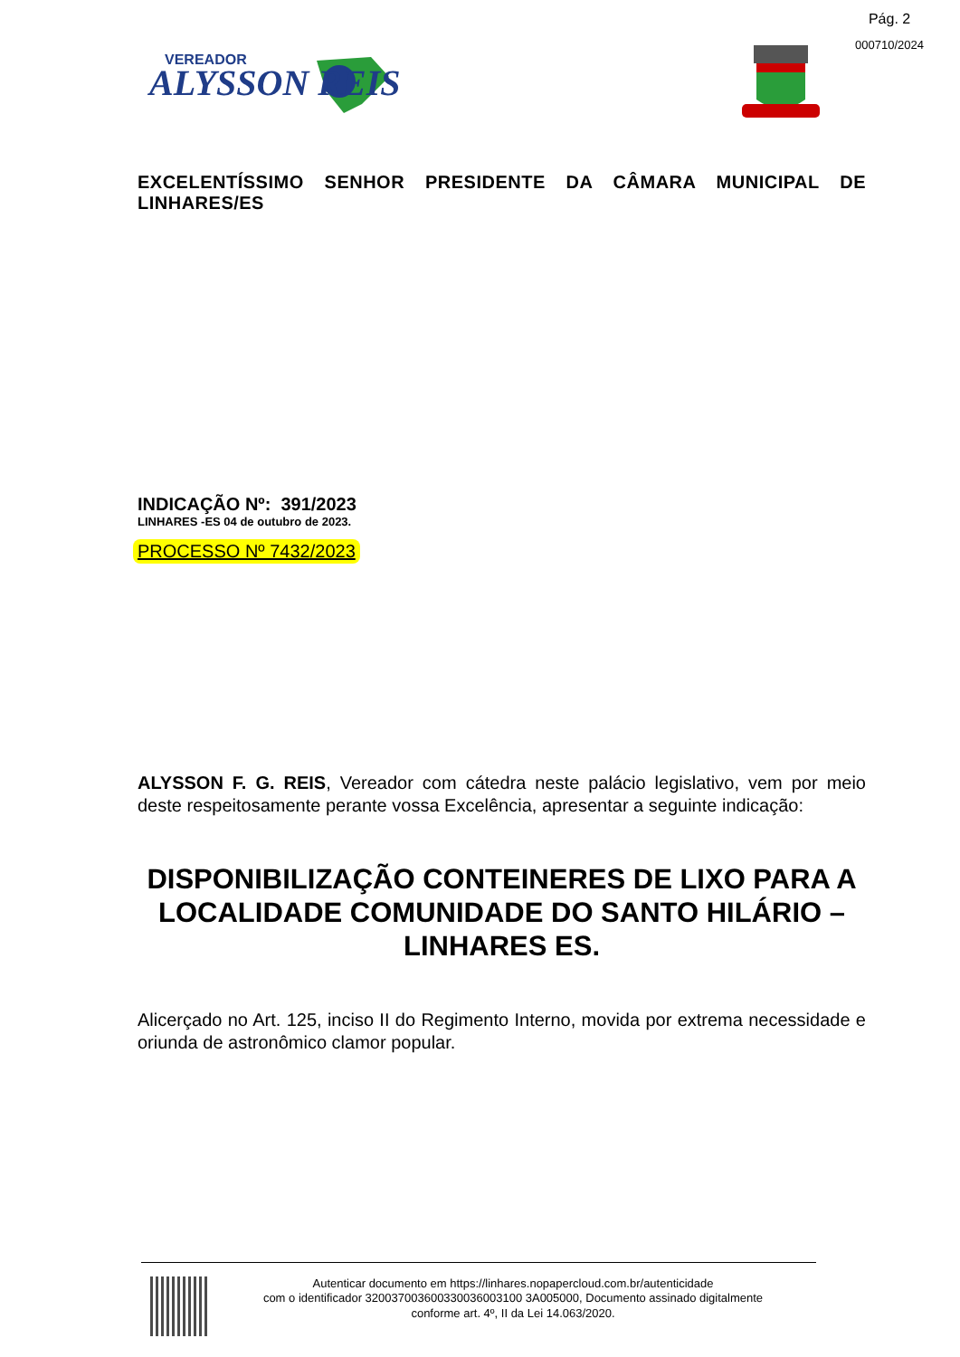Pág. 2
000710/2024
VEREADOR
ALYSSON REIS
EXCELENTÍSSIMO SENHOR PRESIDENTE DA CÂMARA MUNICIPAL DE LINHARES/ES
INDICAÇÃO Nº: 391/2023
LINHARES -ES 04 de outubro de 2023.
PROCESSO Nº 7432/2023
ALYSSON F. G. REIS, Vereador com cátedra neste palácio legislativo, vem por meio deste respeitosamente perante vossa Excelência, apresentar a seguinte indicação:
DISPONIBILIZAÇÃO CONTEINERES DE LIXO PARA A LOCALIDADE COMUNIDADE DO SANTO HILÁRIO – LINHARES ES.
Alicerçado no Art. 125, inciso II do Regimento Interno, movida por extrema necessidade e oriunda de astronômico clamor popular.
Autenticar documento em https://linhares.nopapercloud.com.br/autenticidade
com o identificador 320037003600330036003100 3A005000, Documento assinado digitalmente
conforme art. 4º, II da Lei 14.063/2020.